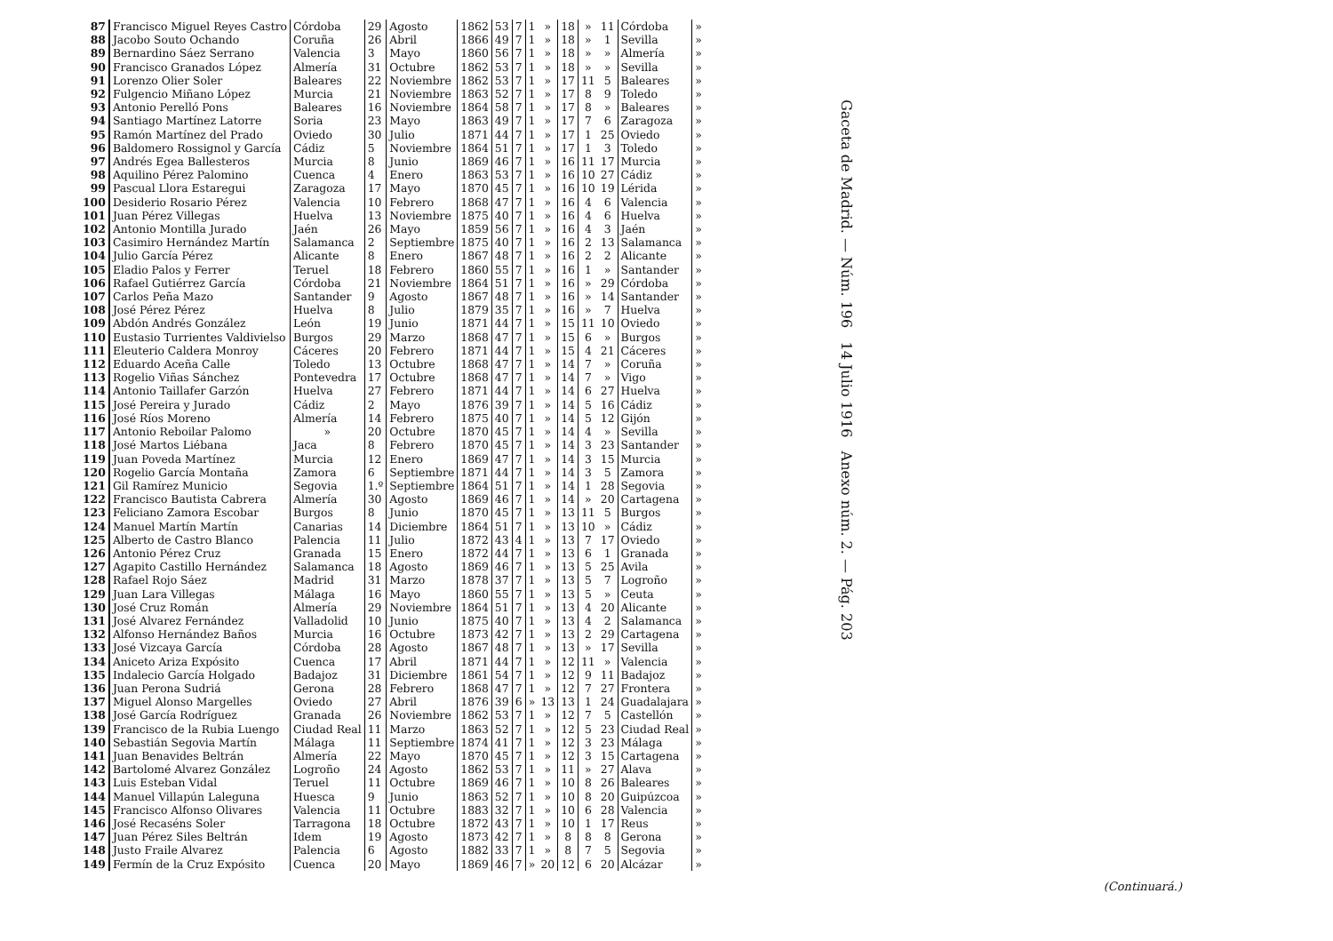| 87 | Francisco Miguel Reyes Castro | Córdoba | 29 | Agosto | 1862 | 53 | 7 | 1 | » | 18 | » | 11 | Córdoba | » |
| 88 | Jacobo Souto Ochando | Coruña | 26 | Abril | 1866 | 49 | 7 | 1 | » | 18 | » | 1 | Sevilla | » |
| 89 | Bernardino Sáez Serrano | Valencia | 3 | Mayo | 1860 | 56 | 7 | 1 | » | 18 | » | » | Almería | » |
| 90 | Francisco Granados López | Almería | 31 | Octubre | 1862 | 53 | 7 | 1 | » | 18 | » | » | Sevilla | » |
| 91 | Lorenzo Olier Soler | Baleares | 22 | Noviembre | 1862 | 53 | 7 | 1 | » | 17 | 11 | 5 | Baleares | » |
| 92 | Fulgencio Miñano López | Murcia | 21 | Noviembre | 1863 | 52 | 7 | 1 | » | 17 | 8 | 9 | Toledo | » |
| 93 | Antonio Perelló Pons | Baleares | 16 | Noviembre | 1864 | 58 | 7 | 1 | » | 17 | 8 | » | Baleares | » |
| 94 | Santiago Martínez Latorre | Soria | 23 | Mayo | 1863 | 49 | 7 | 1 | » | 17 | 7 | 6 | Zaragoza | » |
| 95 | Ramón Martínez del Prado | Oviedo | 30 | Julio | 1871 | 44 | 7 | 1 | » | 17 | 1 | 25 | Oviedo | » |
| 96 | Baldomero Rossignol y García | Cádiz | 5 | Noviembre | 1864 | 51 | 7 | 1 | » | 17 | 1 | 3 | Toledo | » |
| 97 | Andrés Egea Ballesteros | Murcia | 8 | Junio | 1869 | 46 | 7 | 1 | » | 16 | 11 | 17 | Murcia | » |
| 98 | Aquilino Pérez Palomino | Cuenca | 4 | Enero | 1863 | 53 | 7 | 1 | » | 16 | 10 | 27 | Cádiz | » |
| 99 | Pascual Llora Estaregui | Zaragoza | 17 | Mayo | 1870 | 45 | 7 | 1 | » | 16 | 10 | 19 | Lérida | » |
| 100 | Desiderio Rosario Pérez | Valencia | 10 | Febrero | 1868 | 47 | 7 | 1 | » | 16 | 4 | 6 | Valencia | » |
| 101 | Juan Pérez Villegas | Huelva | 13 | Noviembre | 1875 | 40 | 7 | 1 | » | 16 | 4 | 6 | Huelva | » |
| 102 | Antonio Montilla Jurado | Jaén | 26 | Mayo | 1859 | 56 | 7 | 1 | » | 16 | 4 | 3 | Jaén | » |
| 103 | Casimiro Hernández Martín | Salamanca | 2 | Septiembre | 1875 | 40 | 7 | 1 | » | 16 | 2 | 13 | Salamanca | » |
| 104 | Julio García Pérez | Alicante | 8 | Enero | 1867 | 48 | 7 | 1 | » | 16 | 2 | 2 | Alicante | » |
| 105 | Eladio Palos y Ferrer | Teruel | 18 | Febrero | 1860 | 55 | 7 | 1 | » | 16 | 1 | » | Santander | » |
| 106 | Rafael Gutiérrez García | Córdoba | 21 | Noviembre | 1864 | 51 | 7 | 1 | » | 16 | » | 29 | Córdoba | » |
| 107 | Carlos Peña Mazo | Santander | 9 | Agosto | 1867 | 48 | 7 | 1 | » | 16 | » | 14 | Santander | » |
| 108 | José Pérez Pérez | Huelva | 8 | Julio | 1879 | 35 | 7 | 1 | » | 16 | » | 7 | Huelva | » |
| 109 | Abdón Andrés González | León | 19 | Junio | 1871 | 44 | 7 | 1 | » | 15 | 11 | 10 | Oviedo | » |
| 110 | Eustasio Turrientes Valdivielso | Burgos | 29 | Marzo | 1868 | 47 | 7 | 1 | » | 15 | 6 | » | Burgos | » |
| 111 | Eleuterio Caldera Monroy | Cáceres | 20 | Febrero | 1871 | 44 | 7 | 1 | » | 15 | 4 | 21 | Cáceres | » |
| 112 | Eduardo Aceña Calle | Toledo | 13 | Octubre | 1868 | 47 | 7 | 1 | » | 14 | 7 | » | Coruña | » |
| 113 | Rogelio Viñas Sánchez | Pontevedra | 17 | Octubre | 1868 | 47 | 7 | 1 | » | 14 | 7 | » | Vigo | » |
| 114 | Antonio Taillafer Garzón | Huelva | 27 | Febrero | 1871 | 44 | 7 | 1 | » | 14 | 6 | 27 | Huelva | » |
| 115 | José Pereira y Jurado | Cádiz | 2 | Mayo | 1876 | 39 | 7 | 1 | » | 14 | 5 | 16 | Cádiz | » |
| 116 | José Ríos Moreno | Almería | 14 | Febrero | 1875 | 40 | 7 | 1 | » | 14 | 5 | 12 | Gijón | » |
| 117 | Antonio Reboilar Palomo | » | 20 | Octubre | 1870 | 45 | 7 | 1 | » | 14 | 4 | » | Sevilla | » |
| 118 | José Martos Liébana | Jaca | 8 | Febrero | 1870 | 45 | 7 | 1 | » | 14 | 3 | 23 | Santander | » |
| 119 | Juan Poveda Martínez | Murcia | 12 | Enero | 1869 | 47 | 7 | 1 | » | 14 | 3 | 15 | Murcia | » |
| 120 | Rogelio García Montaña | Zamora | 6 | Septiembre | 1871 | 44 | 7 | 1 | » | 14 | 3 | 5 | Zamora | » |
| 121 | Gil Ramírez Municio | Segovia | 1.º | Septiembre | 1864 | 51 | 7 | 1 | » | 14 | 1 | 28 | Segovia | » |
| 122 | Francisco Bautista Cabrera | Almería | 30 | Agosto | 1869 | 46 | 7 | 1 | » | 14 | » | 20 | Cartagena | » |
| 123 | Feliciano Zamora Escobar | Burgos | 8 | Junio | 1870 | 45 | 7 | 1 | » | 13 | 11 | 5 | Burgos | » |
| 124 | Manuel Martín Martín | Canarias | 14 | Diciembre | 1864 | 51 | 7 | 1 | » | 13 | 10 | » | Cádiz | » |
| 125 | Alberto de Castro Blanco | Palencia | 11 | Julio | 1872 | 43 | 4 | 1 | » | 13 | 7 | 17 | Oviedo | » |
| 126 | Antonio Pérez Cruz | Granada | 15 | Enero | 1872 | 44 | 7 | 1 | » | 13 | 6 | 1 | Granada | » |
| 127 | Agapito Castillo Hernández | Salamanca | 18 | Agosto | 1869 | 46 | 7 | 1 | » | 13 | 5 | 25 | Avila | » |
| 128 | Rafael Rojo Sáez | Madrid | 31 | Marzo | 1878 | 37 | 7 | 1 | » | 13 | 5 | 7 | Logroño | » |
| 129 | Juan Lara Villegas | Málaga | 16 | Mayo | 1860 | 55 | 7 | 1 | » | 13 | 5 | » | Ceuta | » |
| 130 | José Cruz Román | Almería | 29 | Noviembre | 1864 | 51 | 7 | 1 | » | 13 | 4 | 20 | Alicante | » |
| 131 | José Alvarez Fernández | Valladolid | 10 | Junio | 1875 | 40 | 7 | 1 | » | 13 | 4 | 2 | Salamanca | » |
| 132 | Alfonso Hernández Baños | Murcia | 16 | Octubre | 1873 | 42 | 7 | 1 | » | 13 | 2 | 29 | Cartagena | » |
| 133 | José Vizcaya García | Córdoba | 28 | Agosto | 1867 | 48 | 7 | 1 | » | 13 | » | 17 | Sevilla | » |
| 134 | Aniceto Ariza Expósito | Cuenca | 17 | Abril | 1871 | 44 | 7 | 1 | » | 12 | 11 | » | Valencia | » |
| 135 | Indalecio García Holgado | Badajoz | 31 | Diciembre | 1861 | 54 | 7 | 1 | » | 12 | 9 | 11 | Badajoz | » |
| 136 | Juan Perona Sudriá | Gerona | 28 | Febrero | 1868 | 47 | 7 | 1 | » | 12 | 7 | 27 | Frontera | » |
| 137 | Miguel Alonso Margelles | Oviedo | 27 | Abril | 1876 | 39 | 6 | » | 13 | 13 | 1 | 24 | Guadalajara | » |
| 138 | José García Rodríguez | Granada | 26 | Noviembre | 1862 | 53 | 7 | 1 | » | 12 | 7 | 5 | Castellón | » |
| 139 | Francisco de la Rubia Luengo | Ciudad Real | 11 | Marzo | 1863 | 52 | 7 | 1 | » | 12 | 5 | 23 | Ciudad Real | » |
| 140 | Sebastián Segovia Martín | Málaga | 11 | Septiembre | 1874 | 41 | 7 | 1 | » | 12 | 3 | 23 | Málaga | » |
| 141 | Juan Benavides Beltrán | Almería | 22 | Mayo | 1870 | 45 | 7 | 1 | » | 12 | 3 | 15 | Cartagena | » |
| 142 | Bartolomé Alvarez González | Logroño | 24 | Agosto | 1862 | 53 | 7 | 1 | » | 11 | » | 27 | Alava | » |
| 143 | Luis Esteban Vidal | Teruel | 11 | Octubre | 1869 | 46 | 7 | 1 | » | 10 | 8 | 26 | Baleares | » |
| 144 | Manuel Villapún Laleguna | Huesca | 9 | Junio | 1863 | 52 | 7 | 1 | » | 10 | 8 | 20 | Guipúzcoa | » |
| 145 | Francisco Alfonso Olivares | Valencia | 11 | Octubre | 1883 | 32 | 7 | 1 | » | 10 | 6 | 28 | Valencia | » |
| 146 | José Recaséns Soler | Tarragona | 18 | Octubre | 1872 | 43 | 7 | 1 | » | 10 | 1 | 17 | Reus | » |
| 147 | Juan Pérez Siles Beltrán | Idem | 19 | Agosto | 1873 | 42 | 7 | 1 | » | 8 | 8 | 8 | Gerona | » |
| 148 | Justo Fraile Alvarez | Palencia | 6 | Agosto | 1882 | 33 | 7 | 1 | » | 8 | 7 | 5 | Segovia | » |
| 149 | Fermín de la Cruz Expósito | Cuenca | 20 | Mayo | 1869 | 46 | 7 | » | 20 | 12 | 6 | 20 | Alcázar | » |
Gaceta de Madrid. — Núm. 196 14 Julio 1916 Anexo núm. 2. — Pág. 203
(Continuará.)